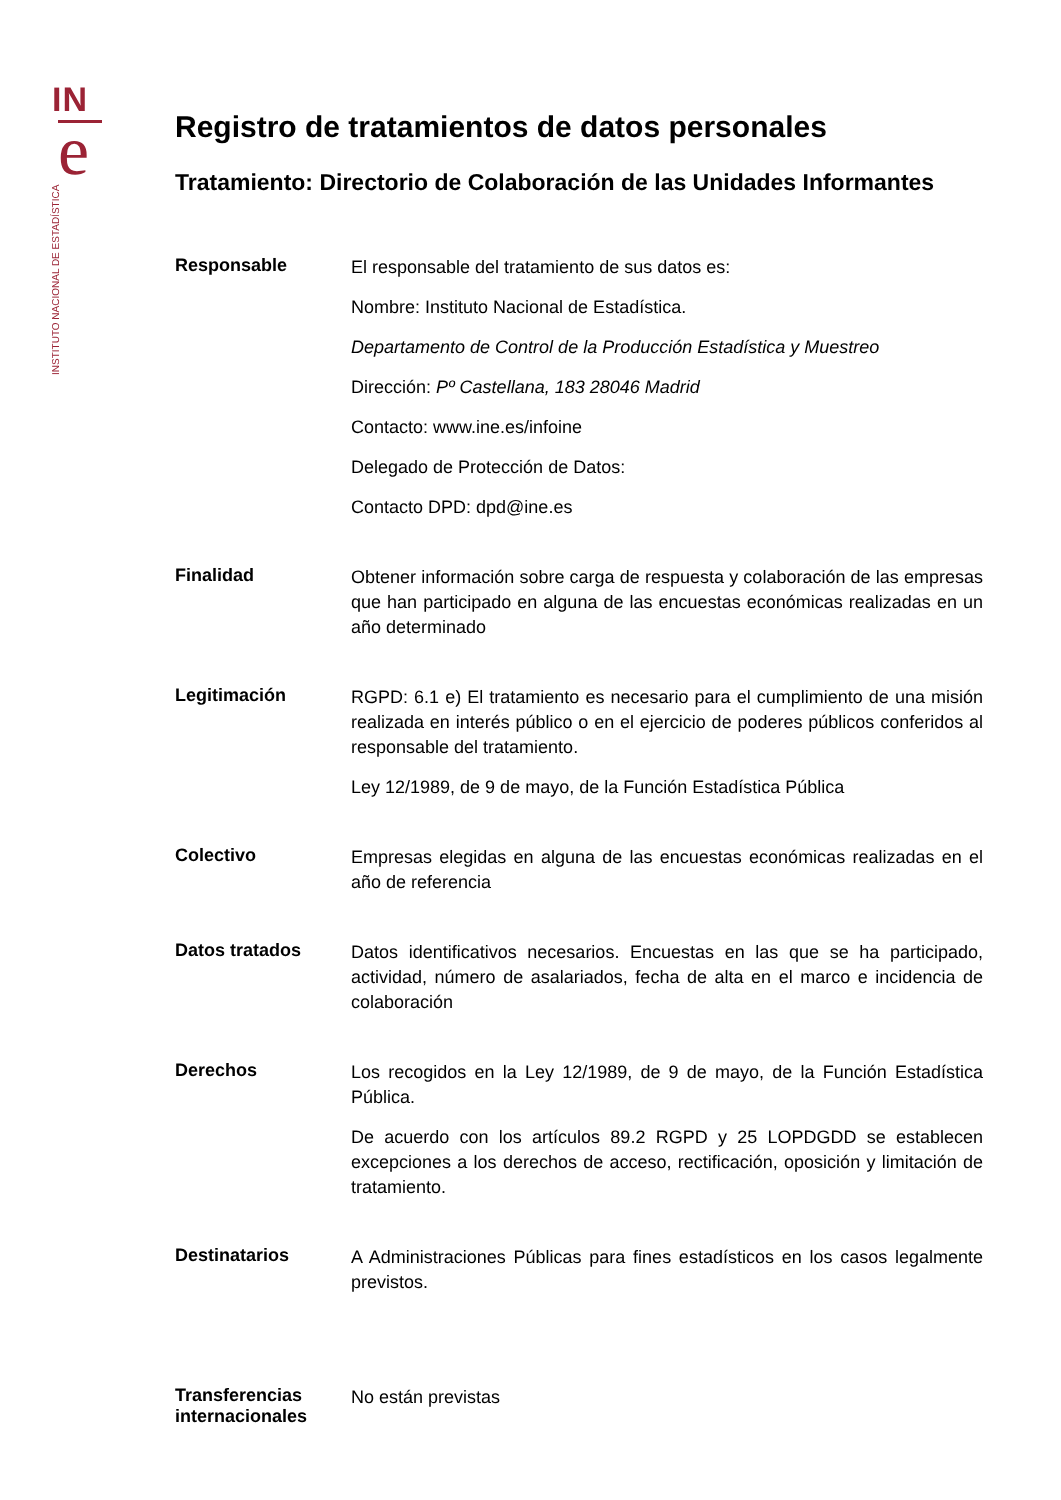IN
e
INSTITUTO NACIONAL DE ESTADÍSTICA
Registro de tratamientos de datos personales
Tratamiento: Directorio de Colaboración de las Unidades Informantes
| Responsable | El responsable del tratamiento de sus datos es: Nombre: Instituto Nacional de Estadística. Departamento de Control de la Producción Estadística y Muestreo Dirección: Pº Castellana, 183 28046 Madrid Contacto: www.ine.es/infoine Delegado de Protección de Datos: Contacto DPD: dpd@ine.es |
| Finalidad | Obtener información sobre carga de respuesta y colaboración de las empresas que han participado en alguna de las encuestas económicas realizadas en un año determinado |
| Legitimación | RGPD: 6.1 e) El tratamiento es necesario para el cumplimiento de una misión realizada en interés público o en el ejercicio de poderes públicos conferidos al responsable del tratamiento. Ley 12/1989, de 9 de mayo, de la Función Estadística Pública |
| Colectivo | Empresas elegidas en alguna de las encuestas económicas realizadas en el año de referencia |
| Datos tratados | Datos identificativos necesarios. Encuestas en las que se ha participado, actividad, número de asalariados, fecha de alta en el marco e incidencia de colaboración |
| Derechos | Los recogidos en la Ley 12/1989, de 9 de mayo, de la Función Estadística Pública. De acuerdo con los artículos 89.2 RGPD y 25 LOPDGDD se establecen excepciones a los derechos de acceso, rectificación, oposición y limitación de tratamiento. |
| Destinatarios | A Administraciones Públicas para fines estadísticos en los casos legalmente previstos. |
| Transferencias internacionales | No están previstas |